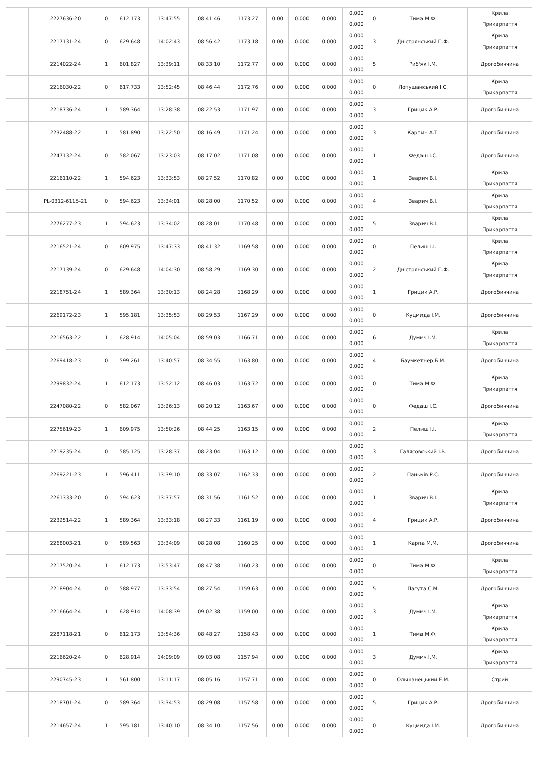| | 2227636-20 | 0 | 612.173 | 13:47:55 | 08:41:46 | 1173.27 | 0.00 | 0.000 | 0.000 | 0.000 0.000 | 0 | Тима М.Ф. | Крила Прикарпаття |
| | 2217131-24 | 0 | 629.648 | 14:02:43 | 08:56:42 | 1173.18 | 0.00 | 0.000 | 0.000 | 0.000 0.000 | 3 | Дністрянський П.Ф. | Крила Прикарпаття |
| | 2214022-24 | 1 | 601.827 | 13:39:11 | 08:33:10 | 1172.77 | 0.00 | 0.000 | 0.000 | 0.000 0.000 | 5 | Риб'як І.М. | Дрогобиччина |
| | 2216030-22 | 0 | 617.733 | 13:52:45 | 08:46:44 | 1172.76 | 0.00 | 0.000 | 0.000 | 0.000 0.000 | 0 | Лопушанський І.С. | Крила Прикарпаття |
| | 2218736-24 | 1 | 589.364 | 13:28:38 | 08:22:53 | 1171.97 | 0.00 | 0.000 | 0.000 | 0.000 0.000 | 3 | Грицик А.Р. | Дрогобиччина |
| | 2232488-22 | 1 | 581.890 | 13:22:50 | 08:16:49 | 1171.24 | 0.00 | 0.000 | 0.000 | 0.000 0.000 | 3 | Карпин А.Т. | Дрогобиччина |
| | 2247132-24 | 0 | 582.067 | 13:23:03 | 08:17:02 | 1171.08 | 0.00 | 0.000 | 0.000 | 0.000 0.000 | 1 | Федаш І.С. | Дрогобиччина |
| | 2216110-22 | 1 | 594.623 | 13:33:53 | 08:27:52 | 1170.82 | 0.00 | 0.000 | 0.000 | 0.000 0.000 | 1 | Зварич В.І. | Крила Прикарпаття |
| | PL-0312-6115-21 | 0 | 594.623 | 13:34:01 | 08:28:00 | 1170.52 | 0.00 | 0.000 | 0.000 | 0.000 0.000 | 4 | Зварич В.І. | Крила Прикарпаття |
| | 2276277-23 | 1 | 594.623 | 13:34:02 | 08:28:01 | 1170.48 | 0.00 | 0.000 | 0.000 | 0.000 0.000 | 5 | Зварич В.І. | Крила Прикарпаття |
| | 2216521-24 | 0 | 609.975 | 13:47:33 | 08:41:32 | 1169.58 | 0.00 | 0.000 | 0.000 | 0.000 0.000 | 0 | Пелиш І.І. | Крила Прикарпаття |
| | 2217139-24 | 0 | 629.648 | 14:04:30 | 08:58:29 | 1169.30 | 0.00 | 0.000 | 0.000 | 0.000 0.000 | 2 | Дністрянський П.Ф. | Крила Прикарпаття |
| | 2218751-24 | 1 | 589.364 | 13:30:13 | 08:24:28 | 1168.29 | 0.00 | 0.000 | 0.000 | 0.000 0.000 | 1 | Грицик А.Р. | Дрогобиччина |
| | 2269172-23 | 1 | 595.181 | 13:35:53 | 08:29:53 | 1167.29 | 0.00 | 0.000 | 0.000 | 0.000 0.000 | 0 | Куцмида І.М. | Дрогобиччина |
| | 2216563-22 | 1 | 628.914 | 14:05:04 | 08:59:03 | 1166.71 | 0.00 | 0.000 | 0.000 | 0.000 0.000 | 6 | Думич І.М. | Крила Прикарпаття |
| | 2269418-23 | 0 | 599.261 | 13:40:57 | 08:34:55 | 1163.80 | 0.00 | 0.000 | 0.000 | 0.000 0.000 | 4 | Баумкетнер Б.М. | Дрогобиччина |
| | 2299832-24 | 1 | 612.173 | 13:52:12 | 08:46:03 | 1163.72 | 0.00 | 0.000 | 0.000 | 0.000 0.000 | 0 | Тима М.Ф. | Крила Прикарпаття |
| | 2247080-22 | 0 | 582.067 | 13:26:13 | 08:20:12 | 1163.67 | 0.00 | 0.000 | 0.000 | 0.000 0.000 | 0 | Федаш І.С. | Дрогобиччина |
| | 2275619-23 | 1 | 609.975 | 13:50:26 | 08:44:25 | 1163.15 | 0.00 | 0.000 | 0.000 | 0.000 0.000 | 2 | Пелиш І.І. | Крила Прикарпаття |
| | 2219235-24 | 0 | 585.125 | 13:28:37 | 08:23:04 | 1163.12 | 0.00 | 0.000 | 0.000 | 0.000 0.000 | 3 | Галясовський І.В. | Дрогобиччина |
| | 2269221-23 | 1 | 596.411 | 13:39:10 | 08:33:07 | 1162.33 | 0.00 | 0.000 | 0.000 | 0.000 0.000 | 2 | Паньків Р.С. | Дрогобиччина |
| | 2261333-20 | 0 | 594.623 | 13:37:57 | 08:31:56 | 1161.52 | 0.00 | 0.000 | 0.000 | 0.000 0.000 | 1 | Зварич В.І. | Крила Прикарпаття |
| | 2232514-22 | 1 | 589.364 | 13:33:18 | 08:27:33 | 1161.19 | 0.00 | 0.000 | 0.000 | 0.000 0.000 | 4 | Грицик А.Р. | Дрогобиччина |
| | 2268003-21 | 0 | 589.563 | 13:34:09 | 08:28:08 | 1160.25 | 0.00 | 0.000 | 0.000 | 0.000 0.000 | 1 | Карпа М.М. | Дрогобиччина |
| | 2217520-24 | 1 | 612.173 | 13:53:47 | 08:47:38 | 1160.23 | 0.00 | 0.000 | 0.000 | 0.000 0.000 | 0 | Тима М.Ф. | Крила Прикарпаття |
| | 2218904-24 | 0 | 588.977 | 13:33:54 | 08:27:54 | 1159.63 | 0.00 | 0.000 | 0.000 | 0.000 0.000 | 5 | Пагута С.М. | Дрогобиччина |
| | 2216664-24 | 1 | 628.914 | 14:08:39 | 09:02:38 | 1159.00 | 0.00 | 0.000 | 0.000 | 0.000 0.000 | 3 | Думич І.М. | Крила Прикарпаття |
| | 2287118-21 | 0 | 612.173 | 13:54:36 | 08:48:27 | 1158.43 | 0.00 | 0.000 | 0.000 | 0.000 0.000 | 1 | Тима М.Ф. | Крила Прикарпаття |
| | 2216620-24 | 0 | 628.914 | 14:09:09 | 09:03:08 | 1157.94 | 0.00 | 0.000 | 0.000 | 0.000 0.000 | 3 | Думич І.М. | Крила Прикарпаття |
| | 2290745-23 | 1 | 561.800 | 13:11:17 | 08:05:16 | 1157.71 | 0.00 | 0.000 | 0.000 | 0.000 0.000 | 0 | Ольшанецький Е.М. | Стрий |
| | 2218701-24 | 0 | 589.364 | 13:34:53 | 08:29:08 | 1157.58 | 0.00 | 0.000 | 0.000 | 0.000 0.000 | 5 | Грицик А.Р. | Дрогобиччина |
| | 2214657-24 | 1 | 595.181 | 13:40:10 | 08:34:10 | 1157.56 | 0.00 | 0.000 | 0.000 | 0.000 0.000 | 0 | Куцмида І.М. | Дрогобиччина |